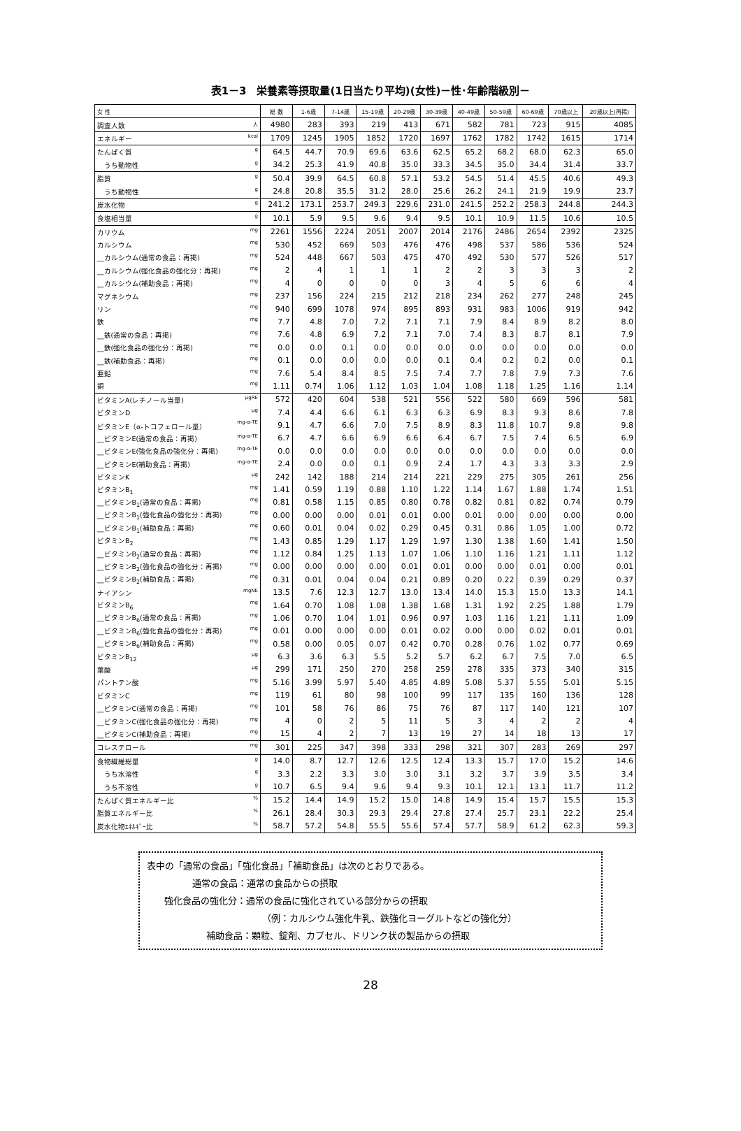表1－3　栄養素等摂取量(1日当たり平均)(女性)－性･年齢階級別－
| 女 性 | 総 数 | 1-6歳 | 7-14歳 | 15-19歳 | 20-29歳 | 30-39歳 | 40-49歳 | 50-59歳 | 60-69歳 | 70歳以上 | 20歳以上(再掲) |
| --- | --- | --- | --- | --- | --- | --- | --- | --- | --- | --- | --- |
| 調査人数 人 | 4980 | 283 | 393 | 219 | 413 | 671 | 582 | 781 | 723 | 915 | 4085 |
| エネルギー kcal | 1709 | 1245 | 1905 | 1852 | 1720 | 1697 | 1762 | 1782 | 1742 | 1615 | 1714 |
| たんぱく質 g | 64.5 | 44.7 | 70.9 | 69.6 | 63.6 | 62.5 | 65.2 | 68.2 | 68.0 | 62.3 | 65.0 |
| うち動物性 g | 34.2 | 25.3 | 41.9 | 40.8 | 35.0 | 33.3 | 34.5 | 35.0 | 34.4 | 31.4 | 33.7 |
| 脂質 g | 50.4 | 39.9 | 64.5 | 60.8 | 57.1 | 53.2 | 54.5 | 51.4 | 45.5 | 40.6 | 49.3 |
| うち動物性 g | 24.8 | 20.8 | 35.5 | 31.2 | 28.0 | 25.6 | 26.2 | 24.1 | 21.9 | 19.9 | 23.7 |
| 炭水化物 g | 241.2 | 173.1 | 253.7 | 249.3 | 229.6 | 231.0 | 241.5 | 252.2 | 258.3 | 244.8 | 244.3 |
| 食塩相当量 g | 10.1 | 5.9 | 9.5 | 9.6 | 9.4 | 9.5 | 10.1 | 10.9 | 11.5 | 10.6 | 10.5 |
| カリウム mg | 2261 | 1556 | 2224 | 2051 | 2007 | 2014 | 2176 | 2486 | 2654 | 2392 | 2325 |
| カルシウム mg | 530 | 452 | 669 | 503 | 476 | 476 | 498 | 537 | 586 | 536 | 524 |
| __カルシウム(通常の食品：再掲) mg | 524 | 448 | 667 | 503 | 475 | 470 | 492 | 530 | 577 | 526 | 517 |
| __カルシウム(強化食品の強化分：再掲) mg | 2 | 4 | 1 | 1 | 1 | 2 | 2 | 3 | 3 | 3 | 2 |
| __カルシウム(補助食品：再掲) mg | 4 | 0 | 0 | 0 | 0 | 3 | 4 | 5 | 6 | 6 | 4 |
| マグネシウム mg | 237 | 156 | 224 | 215 | 212 | 218 | 234 | 262 | 277 | 248 | 245 |
| リン mg | 940 | 699 | 1078 | 974 | 895 | 893 | 931 | 983 | 1006 | 919 | 942 |
| 鉄 mg | 7.7 | 4.8 | 7.0 | 7.2 | 7.1 | 7.1 | 7.9 | 8.4 | 8.9 | 8.2 | 8.0 |
| __鉄(通常の食品：再掲) mg | 7.6 | 4.8 | 6.9 | 7.2 | 7.1 | 7.0 | 7.4 | 8.3 | 8.7 | 8.1 | 7.9 |
| __鉄(強化食品の強化分：再掲) mg | 0.0 | 0.0 | 0.1 | 0.0 | 0.0 | 0.0 | 0.0 | 0.0 | 0.0 | 0.0 | 0.0 |
| __鉄(補助食品：再掲) mg | 0.1 | 0.0 | 0.0 | 0.0 | 0.0 | 0.1 | 0.4 | 0.2 | 0.2 | 0.0 | 0.1 |
| 亜鉛 mg | 7.6 | 5.4 | 8.4 | 8.5 | 7.5 | 7.4 | 7.7 | 7.8 | 7.9 | 7.3 | 7.6 |
| 銅 mg | 1.11 | 0.74 | 1.06 | 1.12 | 1.03 | 1.04 | 1.08 | 1.18 | 1.25 | 1.16 | 1.14 |
| ビタミンA(レチノール当量) μgRE | 572 | 420 | 604 | 538 | 521 | 556 | 522 | 580 | 669 | 596 | 581 |
| ビタミンD μg | 7.4 | 4.4 | 6.6 | 6.1 | 6.3 | 6.3 | 6.9 | 8.3 | 9.3 | 8.6 | 7.8 |
| ビタミンE（α-トコフェロール量） mg-α-TE | 9.1 | 4.7 | 6.6 | 7.0 | 7.5 | 8.9 | 8.3 | 11.8 | 10.7 | 9.8 | 9.8 |
| __ビタミンE(通常の食品：再掲) mg-α-TE | 6.7 | 4.7 | 6.6 | 6.9 | 6.6 | 6.4 | 6.7 | 7.5 | 7.4 | 6.5 | 6.9 |
| __ビタミンE(強化食品の強化分：再掲) mg-α-TE | 0.0 | 0.0 | 0.0 | 0.0 | 0.0 | 0.0 | 0.0 | 0.0 | 0.0 | 0.0 | 0.0 |
| __ビタミンE(補助食品：再掲) mg-α-TE | 2.4 | 0.0 | 0.0 | 0.1 | 0.9 | 2.4 | 1.7 | 4.3 | 3.3 | 3.3 | 2.9 |
| ビタミンK μg | 242 | 142 | 188 | 214 | 214 | 221 | 229 | 275 | 305 | 261 | 256 |
| ビタミンB<sub>1</sub> mg | 1.41 | 0.59 | 1.19 | 0.88 | 1.10 | 1.22 | 1.14 | 1.67 | 1.88 | 1.74 | 1.51 |
| __ビタミンB<sub>1</sub>(通常の食品：再掲) mg | 0.81 | 0.58 | 1.15 | 0.85 | 0.80 | 0.78 | 0.82 | 0.81 | 0.82 | 0.74 | 0.79 |
| __ビタミンB<sub>1</sub>(強化食品の強化分：再掲) mg | 0.00 | 0.00 | 0.00 | 0.01 | 0.01 | 0.00 | 0.01 | 0.00 | 0.00 | 0.00 | 0.00 |
| __ビタミンB<sub>1</sub>(補助食品：再掲) mg | 0.60 | 0.01 | 0.04 | 0.02 | 0.29 | 0.45 | 0.31 | 0.86 | 1.05 | 1.00 | 0.72 |
| ビタミンB<sub>2</sub> mg | 1.43 | 0.85 | 1.29 | 1.17 | 1.29 | 1.97 | 1.30 | 1.38 | 1.60 | 1.41 | 1.50 |
| __ビタミンB<sub>2</sub>(通常の食品：再掲) mg | 1.12 | 0.84 | 1.25 | 1.13 | 1.07 | 1.06 | 1.10 | 1.16 | 1.21 | 1.11 | 1.12 |
| __ビタミンB<sub>2</sub>(強化食品の強化分：再掲) mg | 0.00 | 0.00 | 0.00 | 0.00 | 0.01 | 0.01 | 0.00 | 0.00 | 0.01 | 0.00 | 0.01 |
| __ビタミンB<sub>2</sub>(補助食品：再掲) mg | 0.31 | 0.01 | 0.04 | 0.04 | 0.21 | 0.89 | 0.20 | 0.22 | 0.39 | 0.29 | 0.37 |
| ナイアシン mgNE | 13.5 | 7.6 | 12.3 | 12.7 | 13.0 | 13.4 | 14.0 | 15.3 | 15.0 | 13.3 | 14.1 |
| ビタミンB<sub>6</sub> mg | 1.64 | 0.70 | 1.08 | 1.08 | 1.38 | 1.68 | 1.31 | 1.92 | 2.25 | 1.88 | 1.79 |
| __ビタミンB<sub>6</sub>(通常の食品：再掲) mg | 1.06 | 0.70 | 1.04 | 1.01 | 0.96 | 0.97 | 1.03 | 1.16 | 1.21 | 1.11 | 1.09 |
| __ビタミンB<sub>6</sub>(強化食品の強化分：再掲) mg | 0.01 | 0.00 | 0.00 | 0.00 | 0.01 | 0.02 | 0.00 | 0.00 | 0.02 | 0.01 | 0.01 |
| __ビタミンB<sub>6</sub>(補助食品：再掲) mg | 0.58 | 0.00 | 0.05 | 0.07 | 0.42 | 0.70 | 0.28 | 0.76 | 1.02 | 0.77 | 0.69 |
| ビタミンB<sub>12</sub> μg | 6.3 | 3.6 | 6.3 | 5.5 | 5.2 | 5.7 | 6.2 | 6.7 | 7.5 | 7.0 | 6.5 |
| 葉酸 μg | 299 | 171 | 250 | 270 | 258 | 259 | 278 | 335 | 373 | 340 | 315 |
| パントテン酸 mg | 5.16 | 3.99 | 5.97 | 5.40 | 4.85 | 4.89 | 5.08 | 5.37 | 5.55 | 5.01 | 5.15 |
| ビタミンC mg | 119 | 61 | 80 | 98 | 100 | 99 | 117 | 135 | 160 | 136 | 128 |
| __ビタミンC(通常の食品：再掲) mg | 101 | 58 | 76 | 86 | 75 | 76 | 87 | 117 | 140 | 121 | 107 |
| __ビタミンC(強化食品の強化分：再掲) mg | 4 | 0 | 2 | 5 | 11 | 5 | 3 | 4 | 2 | 2 | 4 |
| __ビタミンC(補助食品：再掲) mg | 15 | 4 | 2 | 7 | 13 | 19 | 27 | 14 | 18 | 13 | 17 |
| コレステロール mg | 301 | 225 | 347 | 398 | 333 | 298 | 321 | 307 | 283 | 269 | 297 |
| 食物繊維総量 g | 14.0 | 8.7 | 12.7 | 12.6 | 12.5 | 12.4 | 13.3 | 15.7 | 17.0 | 15.2 | 14.6 |
| うち水溶性 g | 3.3 | 2.2 | 3.3 | 3.0 | 3.0 | 3.1 | 3.2 | 3.7 | 3.9 | 3.5 | 3.4 |
| うち不溶性 g | 10.7 | 6.5 | 9.4 | 9.6 | 9.4 | 9.3 | 10.1 | 12.1 | 13.1 | 11.7 | 11.2 |
| たんぱく質エネルギー比 % | 15.2 | 14.4 | 14.9 | 15.2 | 15.0 | 14.8 | 14.9 | 15.4 | 15.7 | 15.5 | 15.3 |
| 脂質エネルギー比 % | 26.1 | 28.4 | 30.3 | 29.3 | 29.4 | 27.8 | 27.4 | 25.7 | 23.1 | 22.2 | 25.4 |
| 炭水化物ｴﾈﾙｷﾞｰ比 % | 58.7 | 57.2 | 54.8 | 55.5 | 55.6 | 57.4 | 57.7 | 58.9 | 61.2 | 62.3 | 59.3 |
表中の「通常の食品」「強化食品」「補助食品」は次のとおりである。
通常の食品：通常の食品からの摂取
強化食品の強化分：通常の食品に強化されている部分からの摂取
（例：カルシウム強化牛乳、鉄強化ヨーグルトなどの強化分）
補助食品：顆粒、錠剤、カプセル、ドリンク状の製品からの摂取
28